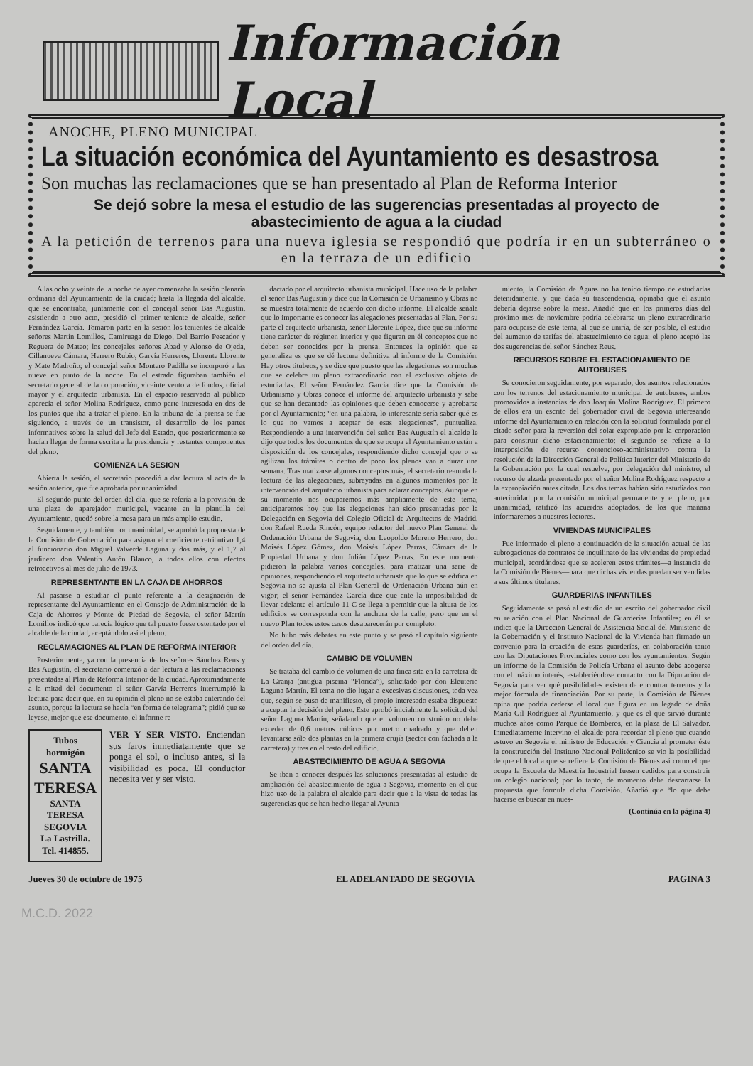Información Local
ANOCHE, PLENO MUNICIPAL
La situación económica del Ayuntamiento es desastrosa
Son muchas las reclamaciones que se han presentado al Plan de Reforma Interior
Se dejó sobre la mesa el estudio de las sugerencias presentadas al proyecto de abastecimiento de agua a la ciudad
A la petición de terrenos para una nueva iglesia se respondió que podría ir en un subterráneo o en la terraza de un edificio
A las ocho y veinte de la noche de ayer comenzaba la sesión plenaria ordinaria del Ayuntamiento de la ciudad; hasta la llegada del alcalde, que se encontraba, juntamente con el concejal señor Bas Augustín, asistiendo a otro acto, presidió el primer teniente de alcalde, señor Fernández García. Tomaron parte en la sesión los tenientes de alcalde señores Martín Lomillos, Camiruaga de Diego, Del Barrio Pescador y Reguera de Mateo; los concejales señores Abad y Alonso de Ojeda, Cillanueva Cámara, Herrero Rubio, Garvía Herreros, Llorente Llorente y Mate Madroño; el concejal señor Montero Padilla se incorporó a las nueve en punto de la noche. En el estrado figuraban también el secretario general de la corporación, viceinterventora de fondos, oficial mayor y el arquitecto urbanista. En el espacio reservado al público aparecía el señor Molina Rodríguez, como parte interesada en dos de los puntos que iba a tratar el pleno. En la tribuna de la prensa se fue siguiendo, a través de un transistor, el desarrollo de los partes informativos sobre la salud del Jefe del Estado, que posteriormente se hacían llegar de forma escrita a la presidencia y restantes componentes del pleno.
COMIENZA LA SESION
Abierta la sesión, el secretario procedió a dar lectura al acta de la sesión anterior, que fue aprobada por unanimidad.
El segundo punto del orden del día, que se refería a la provisión de una plaza de aparejador municipal, vacante en la plantilla del Ayuntamiento, quedó sobre la mesa para un más amplio estudio.
Seguidamente, y también por unanimidad, se aprobó la propuesta de la Comisión de Gobernación para asignar el coeficiente retributivo 1,4 al funcionario don Miguel Valverde Laguna y dos más, y el 1,7 al jardinero don Valentín Antón Blanco, a todos ellos con efectos retroactivos al mes de julio de 1973.
REPRESENTANTE EN LA CAJA DE AHORROS
Al pasarse a estudiar el punto referente a la designación de representante del Ayuntamiento en el Consejo de Administración de la Caja de Ahorros y Monte de Piedad de Segovia, el señor Martín Lomillos indicó que parecía lógico que tal puesto fuese ostentado por el alcalde de la ciudad, aceptándolo así el pleno.
RECLAMACIONES AL PLAN DE REFORMA INTERIOR
Posteriormente, ya con la presencia de los señores Sánchez Reus y Bas Augustín, el secretario comenzó a dar lectura a las reclamaciones presentadas al Plan de Reforma Interior de la ciudad. Aproximadamente a la mitad del documento el señor Garvía Herreros interrumpió la lectura para decir que, en su opinión el pleno no se estaba enterando del asunto, porque la lectura se hacía “en forma de telegrama”; pidió que se leyese, mejor que ese documento, el informe re-
Tubos hormigón
SANTA
TERESA
SANTA TERESA SEGOVIA
La Lastrilla. Tel. 414855.
VER Y SER VISTO. Enciendan sus faros inmediatamente que se ponga el sol, o incluso antes, si la visibilidad es poca. El conductor necesita ver y ser visto.
dactado por el arquitecto urbanista municipal. Hace uso de la palabra el señor Bas Augustín y dice que la Comisión de Urbanismo y Obras no se muestra totalmente de acuerdo con dicho informe. El alcalde señala que lo importante es conocer las alegaciones presentadas al Plan. Por su parte el arquitecto urbanista, señor Llorente López, dice que su informe tiene carácter de régimen interior y que figuran en él conceptos que no deben ser conocidos por la prensa. Entonces la opinión que se generaliza es que se dé lectura definitiva al informe de la Comisión. Hay otros titubeos, y se dice que puesto que las alegaciones son muchas que se celebre un pleno extraordinario con el exclusivo objeto de estudiarlas. El señor Fernández García dice que la Comisión de Urbanismo y Obras conoce el informe del arquitecto urbanista y sabe que se han decantado las opiniones que deben conocerse y aprobarse por el Ayuntamiento; “en una palabra, lo interesante sería saber qué es lo que no vamos a aceptar de esas alegaciones”, puntualiza. Respondiendo a una intervención del señor Bas Augustín el alcalde le dijo que todos los documentos de que se ocupa el Ayuntamiento están a disposición de los concejales, respondiendo dicho concejal que o se agilizan los trámites o dentro de poco los plenos van a durar una semana. Tras matizarse algunos conceptos más, el secretario reanuda la lectura de las alegaciones, subrayadas en algunos momentos por la intervención del arquitecto urbanista para aclarar conceptos. Aunque en su momento nos ocuparemos más ampliamente de este tema, anticiparemos hoy que las alegaciones han sido presentadas por la Delegación en Segovia del Colegio Oficial de Arquitectos de Madrid, don Rafael Rueda Rincón, equipo redactor del nuevo Plan General de Ordenación Urbana de Segovia, don Leopoldo Moreno Herrero, don Moisés López Gómez, don Moisés López Parras, Cámara de la Propiedad Urbana y don Julián López Parras. En este momento pidieron la palabra varios concejales, para matizar una serie de opiniones, respondiendo el arquitecto urbanista que lo que se edifica en Segovia no se ajusta al Plan General de Ordenación Urbana aún en vigor; el señor Fernández García dice que ante la imposibilidad de llevar adelante el artículo 11-C se llega a permitir que la altura de los edificios se corresponda con la anchura de la calle, pero que en el nuevo Plan todos estos casos desaparecerán por completo.
No hubo más debates en este punto y se pasó al capítulo siguiente del orden del día.
CAMBIO DE VOLUMEN
Se trataba del cambio de volumen de una finca sita en la carretera de La Granja (antigua piscina “Florida”), solicitado por don Eleuterio Laguna Martín. El tema no dio lugar a excesivas discusiones, toda vez que, según se puso de manifiesto, el propio interesado estaba dispuesto a aceptar la decisión del pleno. Este aprobó inicialmente la solicitud del señor Laguna Martín, señalando que el volumen construido no debe exceder de 0,6 metros cúbicos por metro cuadrado y que deben levantarse sólo dos plantas en la primera crujía (sector con fachada a la carretera) y tres en el resto del edificio.
ABASTECIMIENTO DE AGUA A SEGOVIA
Se iban a conocer después las soluciones presentadas al estudio de ampliación del abastecimiento de agua a Segovia, momento en el que hizo uso de la palabra el alcalde para decir que a la vista de todas las sugerencias que se han hecho llegar al Ayunta-
miento, la Comisión de Aguas no ha tenido tiempo de estudiarlas detenidamente, y que dada su trascendencia, opinaba que el asunto debería dejarse sobre la mesa. Añadió que en los primeros días del próximo mes de noviembre podría celebrarse un pleno extraordinario para ocuparse de este tema, al que se uniría, de ser posible, el estudio del aumento de tarifas del abastecimiento de agua; el pleno aceptó las dos sugerencias del señor Sánchez Reus.
RECURSOS SOBRE EL ESTACIONAMIENTO DE AUTOBUSES
Se conocieron seguidamente, por separado, dos asuntos relacionados con los terrenos del estacionamiento municipal de autobuses, ambos promovidos a instancias de don Joaquín Molina Rodríguez. El primero de ellos era un escrito del gobernador civil de Segovia interesando informe del Ayuntamiento en relación con la solicitud formulada por el citado señor para la reversión del solar expropiado por la corporación para construir dicho estacionamiento; el segundo se refiere a la interposición de recurso contencioso-administrativo contra la resolución de la Dirección General de Política Interior del Ministerio de la Gobernación por la cual resuelve, por delegación del ministro, el recurso de alzada presentado por el señor Molina Rodríguez respecto a la expropiación antes citada. Los dos temas habían sido estudiados con anterioridad por la comisión municipal permanente y el pleno, por unanimidad, ratificó los acuerdos adoptados, de los que mañana informaremos a nuestros lectores.
VIVIENDAS MUNICIPALES
Fue informado el pleno a continuación de la situación actual de las subrogaciones de contratos de inquilinato de las viviendas de propiedad municipal, acordándose que se aceleren estos trámites—a instancia de la Comisión de Bienes—para que dichas viviendas puedan ser vendidas a sus últimos titulares.
GUARDERIAS INFANTILES
Seguidamente se pasó al estudio de un escrito del gobernador civil en relación con el Plan Nacional de Guarderías Infantiles; en él se indica que la Dirección General de Asistencia Social del Ministerio de la Gobernación y el Instituto Nacional de la Vivienda han firmado un convenio para la creación de estas guarderías, en colaboración tanto con las Diputaciones Provinciales como con los ayuntamientos. Según un informe de la Comisión de Policía Urbana el asunto debe acogerse con el máximo interés, estableciéndose contacto con la Diputación de Segovia para ver qué posibilidades existen de encontrar terrenos y la mejor fórmula de financiación. Por su parte, la Comisión de Bienes opina que podría cederse el local que figura en un legado de doña María Gil Rodríguez al Ayuntamiento, y que es el que sirvió durante muchos años como Parque de Bomberos, en la plaza de El Salvador. Inmediatamente intervino el alcalde para recordar al pleno que cuando estuvo en Segovia el ministro de Educación y Ciencia al prometer éste la construcción del Instituto Nacional Politécnico se vio la posibilidad de que el local a que se refiere la Comisión de Bienes así como el que ocupa la Escuela de Maestría Industrial fuesen cedidos para construir un colegio nacional; por lo tanto, de momento debe descartarse la propuesta que formula dicha Comisión. Añadió que “lo que debe hacerse es buscar en nues-
(Continúa en la página 4)
Jueves 30 de octubre de 1975 EL ADELANTADO DE SEGOVIA PAGINA 3
M.C.D. 2022